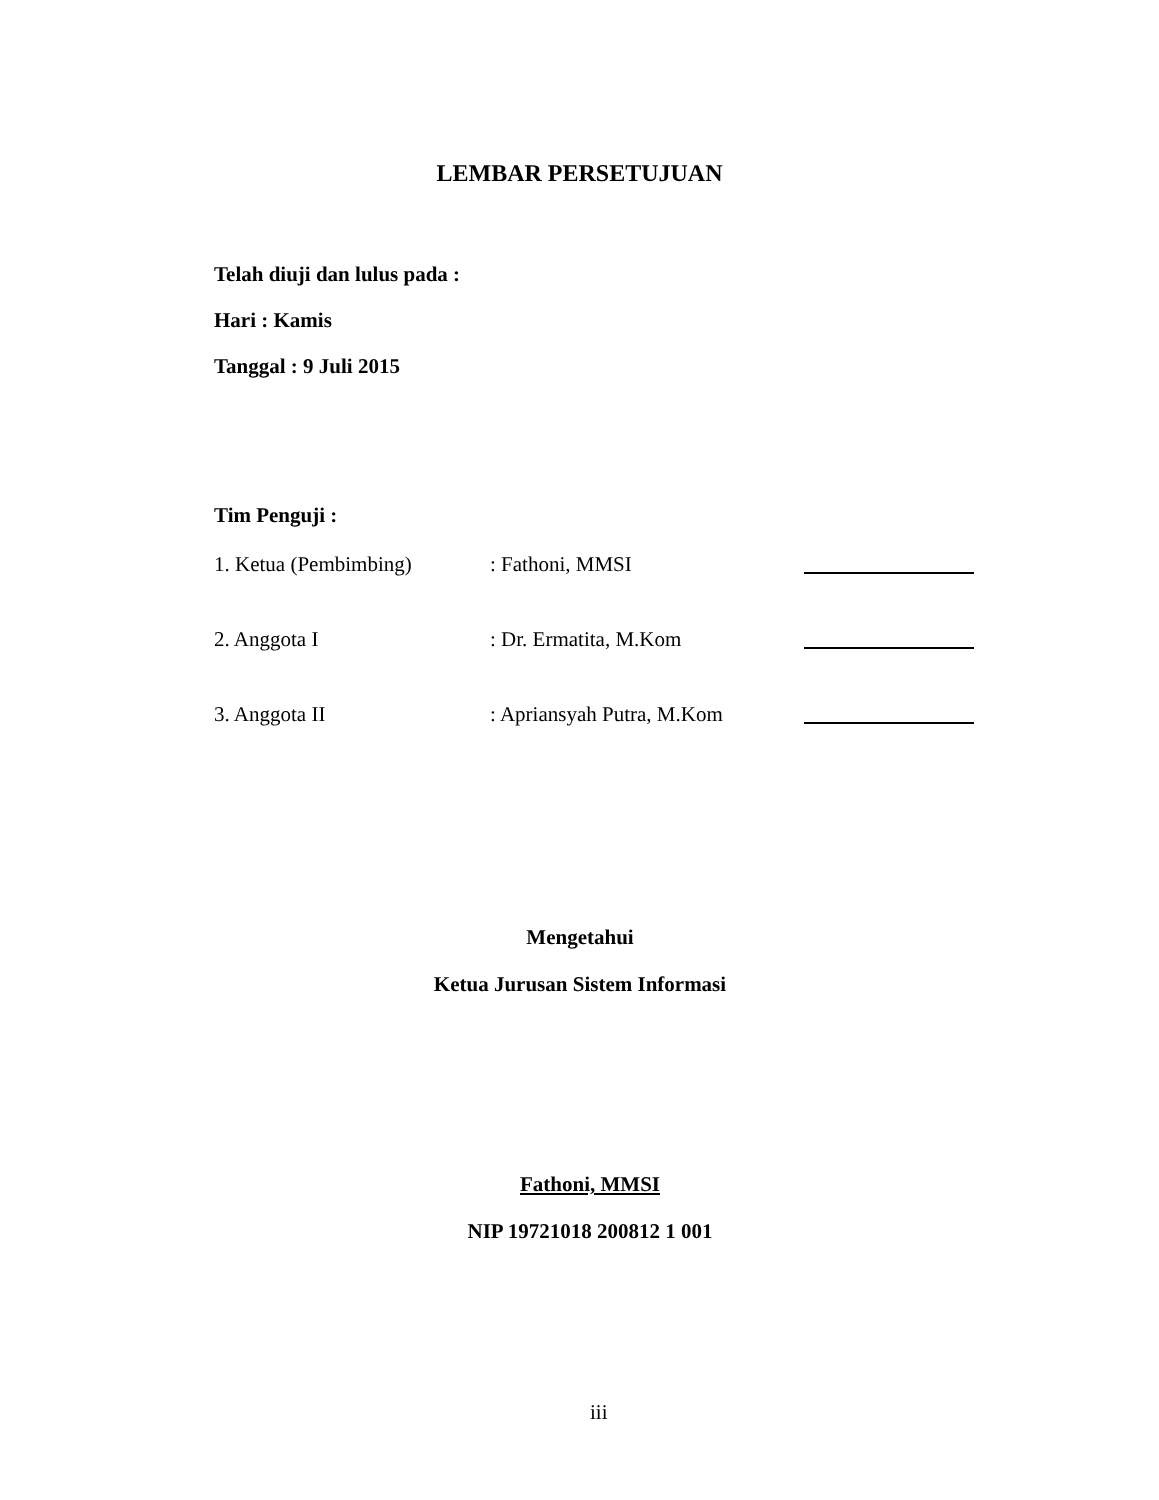LEMBAR PERSETUJUAN
Telah diuji dan lulus pada :
Hari : Kamis
Tanggal : 9 Juli 2015
Tim Penguji :
| 1. Ketua (Pembimbing) | : Fathoni, MMSI | |
| 2. Anggota I | : Dr. Ermatita, M.Kom | |
| 3. Anggota II | : Apriansyah Putra, M.Kom | |
Mengetahui
Ketua Jurusan Sistem Informasi
Fathoni, MMSI
NIP 19721018 200812 1 001
iii